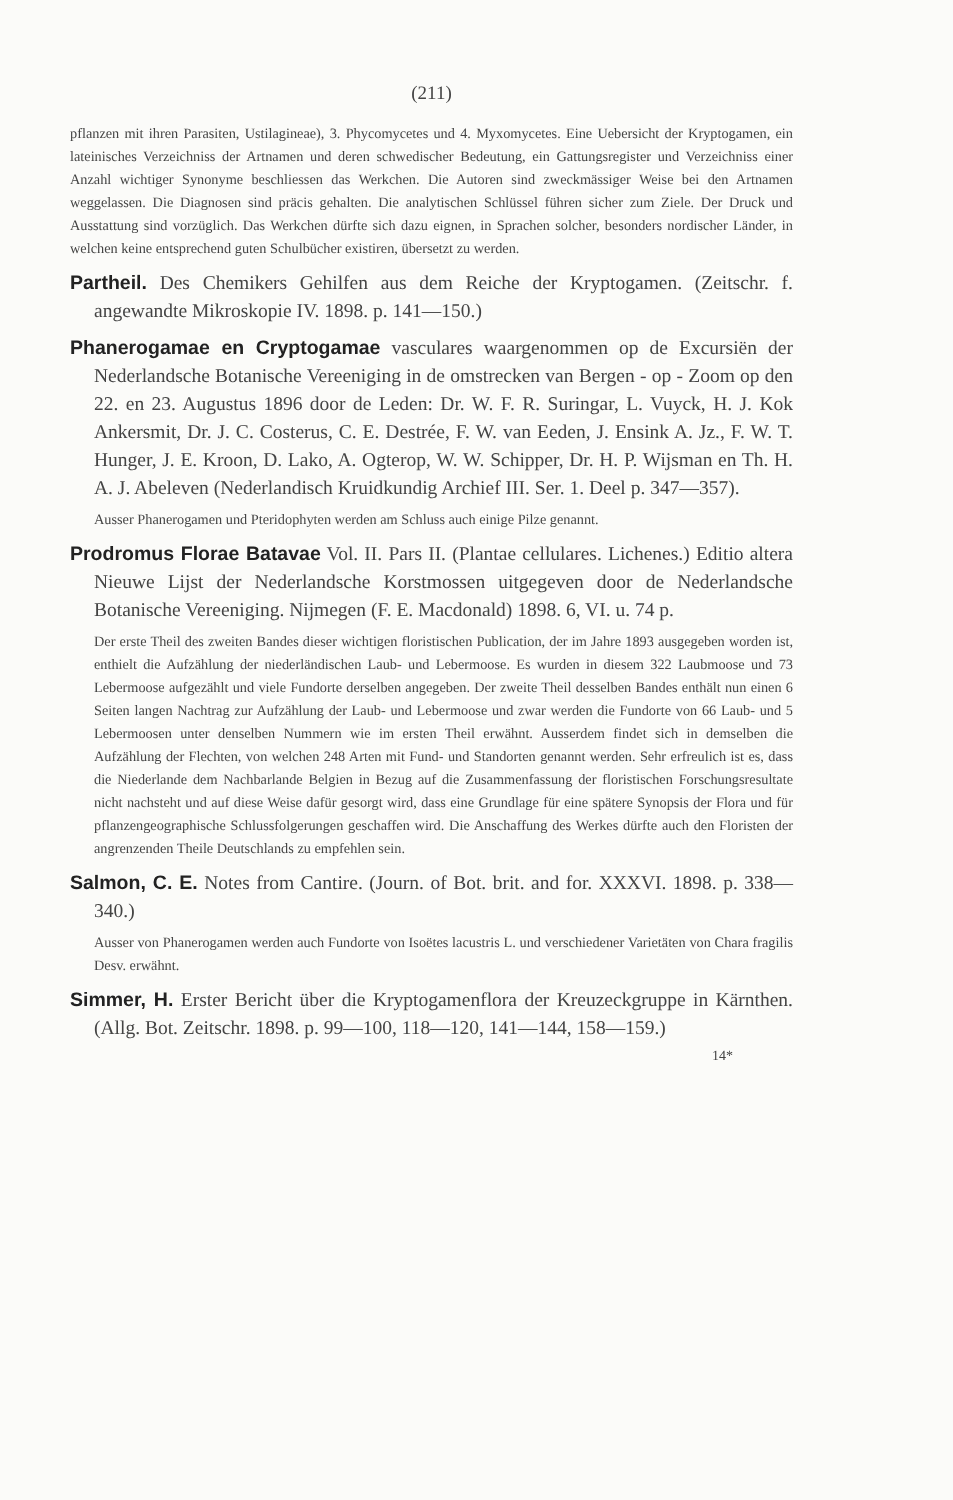(211)
pflanzen mit ihren Parasiten, Ustilagineae), 3. Phycomycetes und 4. Myxomycetes. Eine Uebersicht der Kryptogamen, ein lateinisches Verzeichniss der Artnamen und deren schwedischer Bedeutung, ein Gattungsregister und Verzeichniss einer Anzahl wichtiger Synonyme beschliessen das Werkchen. Die Autoren sind zweckmässiger Weise bei den Artnamen weggelassen. Die Diagnosen sind präcis gehalten. Die analytischen Schlüssel führen sicher zum Ziele. Der Druck und Ausstattung sind vorzüglich. Das Werkchen dürfte sich dazu eignen, in Sprachen solcher, besonders nordischer Länder, in welchen keine entsprechend guten Schulbücher existiren, übersetzt zu werden.
Partheil. Des Chemikers Gehilfen aus dem Reiche der Kryptogamen. (Zeitschr. f. angewandte Mikroskopie IV. 1898. p. 141—150.)
Phanerogamae en Cryptogamae vasculares waargenommen op de Excursiën der Nederlandsche Botanische Vereeniging in de omstrecken van Bergen - op - Zoom op den 22. en 23. Augustus 1896 door de Leden: Dr. W. F. R. Suringar, L. Vuyck, H. J. Kok Ankersmit, Dr. J. C. Costerus, C. E. Destrée, F. W. van Eeden, J. Ensink A. Jz., F. W. T. Hunger, J. E. Kroon, D. Lako, A. Ogterop, W. W. Schipper, Dr. H. P. Wijsman en Th. H. A. J. Abeleven (Nederlandisch Kruidkundig Archief III. Ser. 1. Deel p. 347—357).
Ausser Phanerogamen und Pteridophyten werden am Schluss auch einige Pilze genannt.
Prodromus Florae Batavae Vol. II. Pars II. (Plantae cellulares. Lichenes.) Editio altera Nieuwe Lijst der Nederlandsche Korstmossen uitgegeven door de Nederlandsche Botanische Vereeniging. Nijmegen (F. E. Macdonald) 1898. 6, VI. u. 74 p.
Der erste Theil des zweiten Bandes dieser wichtigen floristischen Publication, der im Jahre 1893 ausgegeben worden ist, enthielt die Aufzählung der niederländischen Laub- und Lebermoose. Es wurden in diesem 322 Laubmoose und 73 Lebermoose aufgezählt und viele Fundorte derselben angegeben. Der zweite Theil desselben Bandes enthält nun einen 6 Seiten langen Nachtrag zur Aufzählung der Laub- und Lebermoose und zwar werden die Fundorte von 66 Laub- und 5 Lebermoosen unter denselben Nummern wie im ersten Theil erwähnt. Ausserdem findet sich in demselben die Aufzählung der Flechten, von welchen 248 Arten mit Fund- und Standorten genannt werden. Sehr erfreulich ist es, dass die Niederlande dem Nachbarlande Belgien in Bezug auf die Zusammenfassung der floristischen Forschungsresultate nicht nachsteht und auf diese Weise dafür gesorgt wird, dass eine Grundlage für eine spätere Synopsis der Flora und für pflanzengeographische Schlussfolgerungen geschaffen wird. Die Anschaffung des Werkes dürfte auch den Floristen der angrenzenden Theile Deutschlands zu empfehlen sein.
Salmon, C. E. Notes from Cantire. (Journ. of Bot. brit. and for. XXXVI. 1898. p. 338—340.)
Ausser von Phanerogamen werden auch Fundorte von Isoëtes lacustris L. und verschiedener Varietäten von Chara fragilis Desv. erwähnt.
Simmer, H. Erster Bericht über die Kryptogamenflora der Kreuzeckgruppe in Kärnthen. (Allg. Bot. Zeitschr. 1898. p. 99—100, 118—120, 141—144, 158—159.)
14*